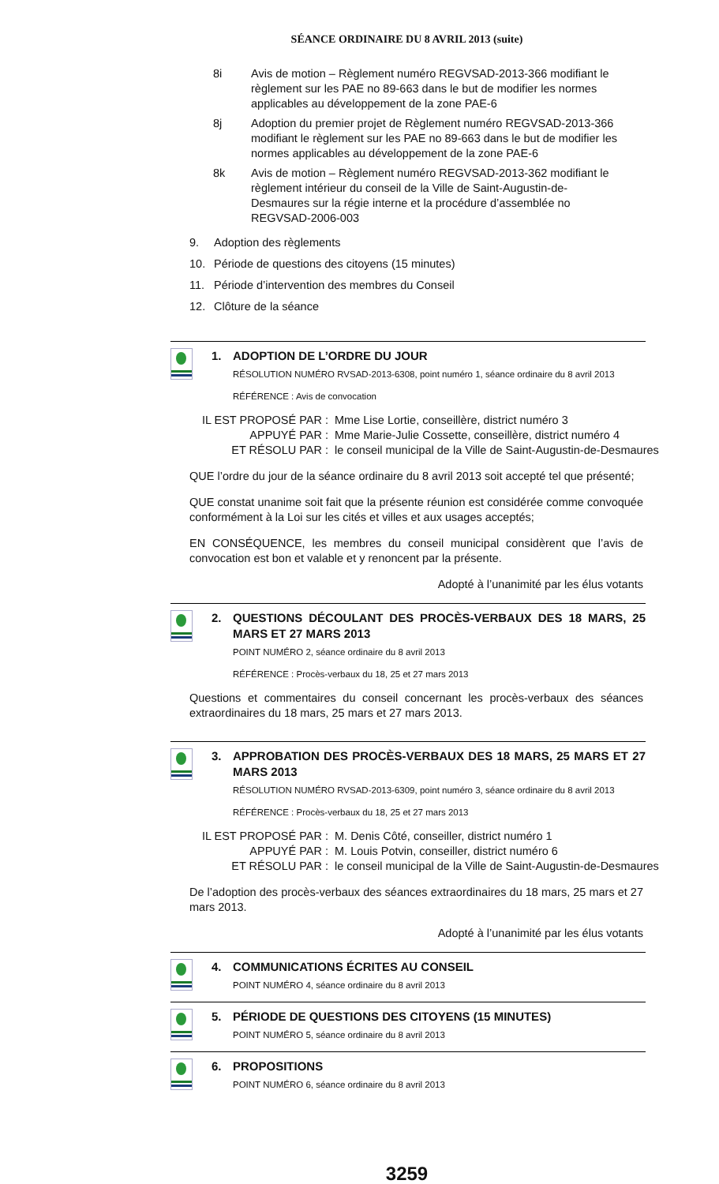SÉANCE ORDINAIRE DU 8 AVRIL 2013 (suite)
8i Avis de motion – Règlement numéro REGVSAD-2013-366 modifiant le règlement sur les PAE no 89-663 dans le but de modifier les normes applicables au développement de la zone PAE-6
8j Adoption du premier projet de Règlement numéro REGVSAD-2013-366 modifiant le règlement sur les PAE no 89-663 dans le but de modifier les normes applicables au développement de la zone PAE-6
8k Avis de motion – Règlement numéro REGVSAD-2013-362 modifiant le règlement intérieur du conseil de la Ville de Saint-Augustin-de-Desmaures sur la régie interne et la procédure d’assemblée no REGVSAD-2006-003
9. Adoption des règlements
10. Période de questions des citoyens (15 minutes)
11. Période d’intervention des membres du Conseil
12. Clôture de la séance
1. ADOPTION DE L’ORDRE DU JOUR
RÉSOLUTION NUMÉRO RVSAD-2013-6308, point numéro 1, séance ordinaire du 8 avril 2013
RÉFÉRENCE : Avis de convocation
IL EST PROPOSÉ PAR : Mme Lise Lortie, conseillère, district numéro 3
APPUYÉ PAR : Mme Marie-Julie Cossette, conseillère, district numéro 4
ET RÉSOLU PAR : le conseil municipal de la Ville de Saint-Augustin-de-Desmaures
QUE l’ordre du jour de la séance ordinaire du 8 avril 2013 soit accepté tel que présenté;
QUE constat unanime soit fait que la présente réunion est considérée comme convoquée conformément à la Loi sur les cités et villes et aux usages acceptés;
EN CONSÉQUENCE, les membres du conseil municipal considèrent que l’avis de convocation est bon et valable et y renoncent par la présente.
Adopté à l’unanimité par les élus votants
2. QUESTIONS DÉCOULANT DES PROCÈS-VERBAUX DES 18 MARS, 25 MARS ET 27 MARS 2013
POINT NUMÉRO 2, séance ordinaire du 8 avril 2013
RÉFÉRENCE : Procès-verbaux du 18, 25 et 27 mars 2013
Questions et commentaires du conseil concernant les procès-verbaux des séances extraordinaires du 18 mars, 25 mars et 27 mars 2013.
3. APPROBATION DES PROCÈS-VERBAUX DES 18 MARS, 25 MARS ET 27 MARS 2013
RÉSOLUTION NUMÉRO RVSAD-2013-6309, point numéro 3, séance ordinaire du 8 avril 2013
RÉFÉRENCE : Procès-verbaux du 18, 25 et 27 mars 2013
IL EST PROPOSÉ PAR : M. Denis Côté, conseiller, district numéro 1
APPUYÉ PAR : M. Louis Potvin, conseiller, district numéro 6
ET RÉSOLU PAR : le conseil municipal de la Ville de Saint-Augustin-de-Desmaures
De l’adoption des procès-verbaux des séances extraordinaires du 18 mars, 25 mars et 27 mars 2013.
Adopté à l’unanimité par les élus votants
4. COMMUNICATIONS ÉCRITES AU CONSEIL
POINT NUMÉRO 4, séance ordinaire du 8 avril 2013
5. PÉRIODE DE QUESTIONS DES CITOYENS (15 MINUTES)
POINT NUMÉRO 5, séance ordinaire du 8 avril 2013
6. PROPOSITIONS
POINT NUMÉRO 6, séance ordinaire du 8 avril 2013
3259